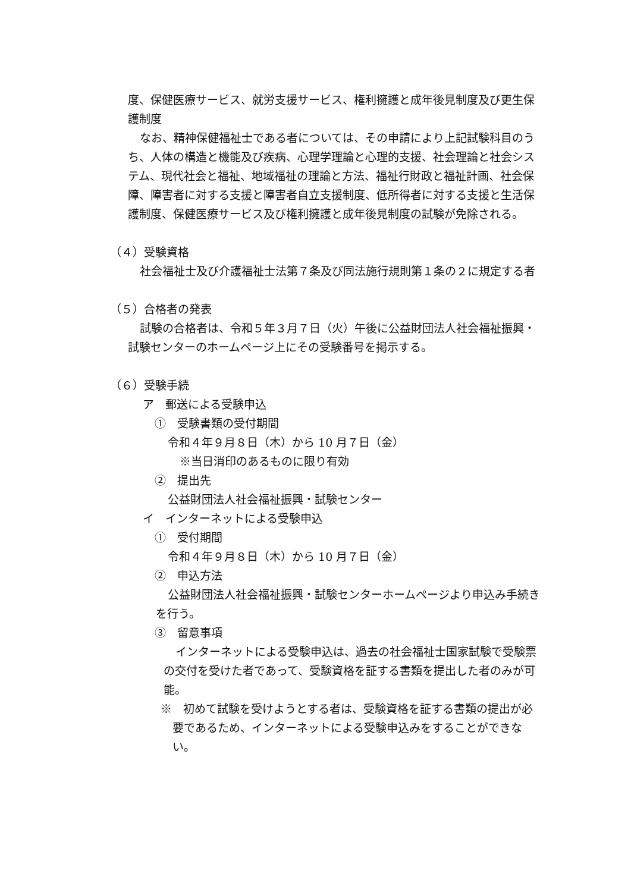度、保健医療サービス、就労支援サービス、権利擁護と成年後見制度及び更生保護制度
なお、精神保健福祉士である者については、その申請により上記試験科目のうち、人体の構造と機能及び疾病、心理学理論と心理的支援、社会理論と社会システム、現代社会と福祉、地域福祉の理論と方法、福祉行財政と福祉計画、社会保障、障害者に対する支援と障害者自立支援制度、低所得者に対する支援と生活保護制度、保健医療サービス及び権利擁護と成年後見制度の試験が免除される。
（４）受験資格
社会福祉士及び介護福祉士法第７条及び同法施行規則第１条の２に規定する者
（５）合格者の発表
試験の合格者は、令和５年３月７日（火）午後に公益財団法人社会福祉振興・試験センターのホームページ上にその受験番号を掲示する。
（６）受験手続
ア　郵送による受験申込
①　受験書類の受付期間
令和４年９月８日（木）から 10 月７日（金）
※当日消印のあるものに限り有効
②　提出先
公益財団法人社会福祉振興・試験センター
イ　インターネットによる受験申込
①　受付期間
令和４年９月８日（木）から 10 月７日（金）
②　申込方法
公益財団法人社会福祉振興・試験センターホームページより申込み手続きを行う。
③　留意事項
インターネットによる受験申込は、過去の社会福祉士国家試験で受験票の交付を受けた者であって、受験資格を証する書類を提出した者のみが可能。
※　初めて試験を受けようとする者は、受験資格を証する書類の提出が必要であるため、インターネットによる受験申込みをすることができない。